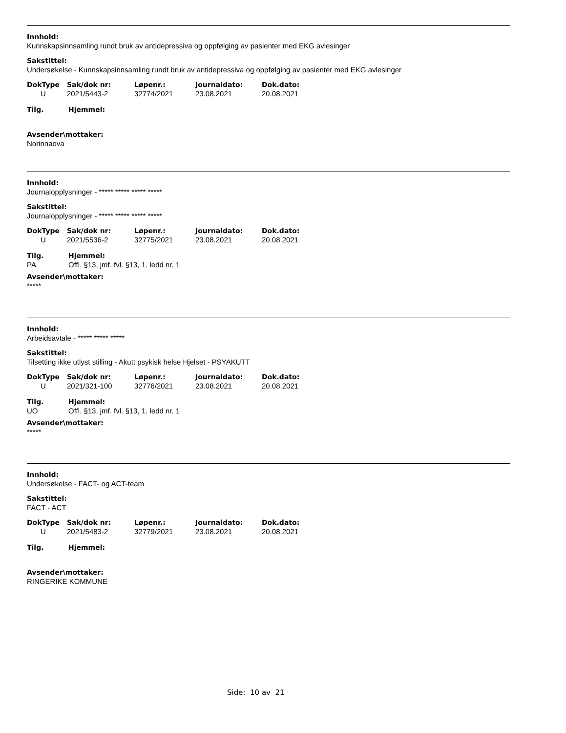Innhold:
Kunnskapsinnsamling rundt bruk av antidepressiva og oppfølging av pasienter med EKG avlesinger
Sakstittel:
Undersøkelse - Kunnskapsinnsamling rundt bruk av antidepressiva og oppfølging av pasienter med EKG avlesinger
| DokType | Sak/dok nr: | Løpenr.: | Journaldato: | Dok.dato: |
| --- | --- | --- | --- | --- |
| U | 2021/5443-2 | 32774/2021 | 23.08.2021 | 20.08.2021 |
| Tilg. | Hjemmel: |
| --- | --- |
Avsender\mottaker:
Norinnaova
Innhold:
Journalopplysninger - ***** ***** ***** *****
Sakstittel:
Journalopplysninger - ***** ***** ***** *****
| DokType | Sak/dok nr: | Løpenr.: | Journaldato: | Dok.dato: |
| --- | --- | --- | --- | --- |
| U | 2021/5536-2 | 32775/2021 | 23.08.2021 | 20.08.2021 |
| Tilg. | Hjemmel: |
| --- | --- |
| PA | Offl. §13, jmf. fvl. §13, 1. ledd nr. 1 |
Avsender\mottaker:
*****
Innhold:
Arbeidsavtale - ***** ***** *****
Sakstittel:
Tilsetting ikke utlyst stilling - Akutt psykisk helse Hjelset - PSYAKUTT
| DokType | Sak/dok nr: | Løpenr.: | Journaldato: | Dok.dato: |
| --- | --- | --- | --- | --- |
| U | 2021/321-100 | 32776/2021 | 23.08.2021 | 20.08.2021 |
| Tilg. | Hjemmel: |
| --- | --- |
| UO | Offl. §13, jmf. fvl. §13, 1. ledd nr. 1 |
Avsender\mottaker:
*****
Innhold:
Undersøkelse - FACT- og ACT-team
Sakstittel:
FACT - ACT
| DokType | Sak/dok nr: | Løpenr.: | Journaldato: | Dok.dato: |
| --- | --- | --- | --- | --- |
| U | 2021/5483-2 | 32779/2021 | 23.08.2021 | 20.08.2021 |
| Tilg. | Hjemmel: |
| --- | --- |
Avsender\mottaker:
RINGERIKE KOMMUNE
Side: 10 av 21